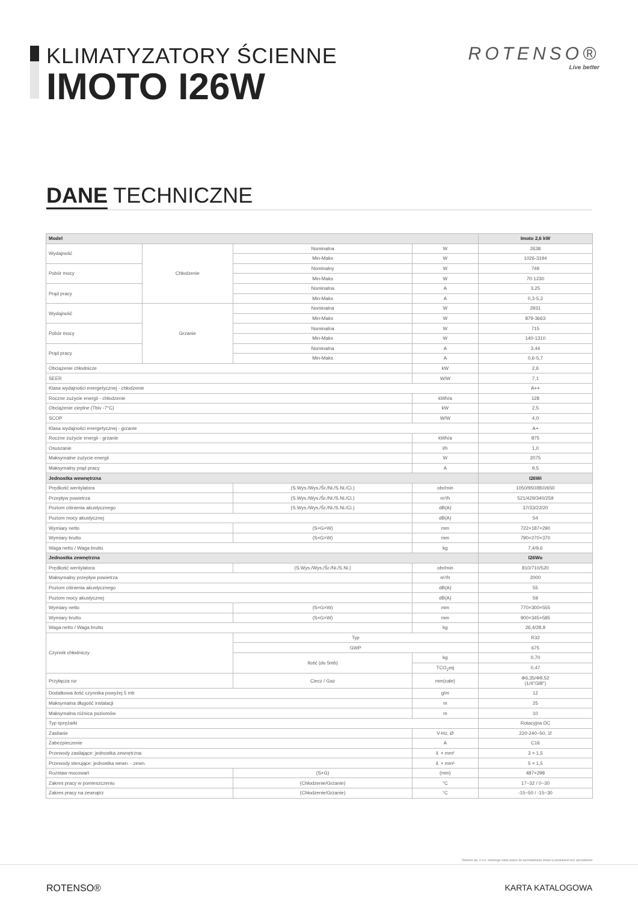KLIMATYZATORY ŚCIENNE
IMOTO I26W
ROTENSO®
Live better
DANE TECHNICZNE
| Model | | | | Imoto 2,6 kW |
| --- | --- | --- | --- | --- |
| Wydajność | Chłodzenie | Nominalna | W | 2638 |
| | | Min-Maks | W | 1026-3194 |
| Pobór mocy | | Nominalny | W | 749 |
| | | Min-Maks | W | 70-1230 |
| Prąd pracy | | Nominalna | A | 3,25 |
| | | Min-Maks | A | 0,3-5,3 |
| Wydajność | Grzanie | Nominalna | W | 2931 |
| | | Min-Maks | W | 879-3663 |
| Pobór mocy | | Nominalna | W | 715 |
| | | Min-Maks | W | 140-1310 |
| Prąd pracy | | Nominalna | A | 3,44 |
| | | Min-Maks | A | 0,6-5,7 |
| Obciążenie chłodnicze | | | kW | 2,6 |
| SEER | | | W/W | 7,1 |
| Klasa wydajności energetycznej - chłodzenie | | | | A++ |
| Roczne zużycie energii - chłodzenie | | | kWh/a | 128 |
| Obciążenie cieplne (Tbiv -7°C) | | | kW | 2,5 |
| SCOP | | | W/W | 4,0 |
| Klasa wydajności energetycznej - grzanie | | | | A+ |
| Roczne zużycie energii - grzanie | | | kWh/a | 875 |
| Osuszanie | | | l/h | 1,0 |
| Maksymalne zużycie energii | | | W | 2075 |
| Maksymalny prąd pracy | | | A | 9,5 |
| Jednostka wewnętrzna | | | | I26Wi |
| Prędkość wentylatora | | (S.Wys./Wys./Śr./Ni./S.Ni./Ci.) | obr/min | 1050/950/850/650 |
| Przepływ powietrza | | (S.Wys./Wys./Śr./Ni./S.Ni./Ci.) | m³/h | 521/429/340/259 |
| Poziom ciśnienia akustycznego | | (S.Wys./Wys./Śr./Ni./S.Ni./Ci.) | dB(A) | 37/33/22/20 |
| Poziom mocy akustycznej | | | dB(A) | 54 |
| Wymiary netto | | (S×G×W) | mm | 722×187×290 |
| Wymiary brutto | | (S×G×W) | mm | 790×270×370 |
| Waga netto / Waga brutto | | | kg | 7,4/9,6 |
| Jednostka zewnętrzna | | | | I26Wo |
| Prędkość wentylatora | | (S.Wys./Wys./Śr./Ni./S.Ni.) | obr/min | 810/710/520 |
| Maksymalny przepływ powietrza | | | m³/h | 2000 |
| Poziom ciśnienia akustycznego | | | dB(A) | 55 |
| Poziom mocy akustycznej | | | dB(A) | 59 |
| Wymiary netto | | (S×G×W) | mm | 770×300×555 |
| Wymiary brutto | | (S×G×W) | mm | 900×345×585 |
| Waga netto / Waga brutto | | | kg | 26,4/28,9 |
| Czynnik chłodniczy | | Typ | | R32 |
| | | GWP | | 675 |
| | | Ilość (do 5mb) | kg | 0,70 |
| | | | TCO<sub>2</sub>eq | 0,47 |
| Przyłącza rur | | Ciecz / Gaz | mm(cale) | Φ6,35/Φ9,52 (1/4"/3/8") |
| Dodatkowa ilość czynnika powyżej 5 mb | | | g/m | 12 |
| Maksymalna długość instalacji | | | m | 25 |
| Maksymalna różnica poziomów | | | m | 10 |
| Typ sprężarki | | | | Rotacyjna DC |
| Zasilanie | | | V-Hz, Ø | 220-240~50, 1f |
| Zabezpieczenie | | | A | C16 |
| Przewody zasilające: jednostka zewnętrzna | | | il. × mm² | 3 × 1,5 |
| Przewody sterujące: jednostka wewn. - zewn. | | | il. × mm² | 5 × 1,5 |
| Rozstaw mocowań | | (S×G) | (mm) | 487×298 |
| Zakres pracy w pomieszczeniu | | (Chłodzenie/Grzanie) | °C | 17~32 / 0~30 |
| Zakres pracy na zewnątrz | | (Chłodzenie/Grzanie) | °C | -15~50 / -15~30 |
Rotenso Sp. z o.o. zastrzega sobie prawo do wprowadzania zmian w produktach bez uprzedzenia
ROTENSO® KARTA KATALOGOWA